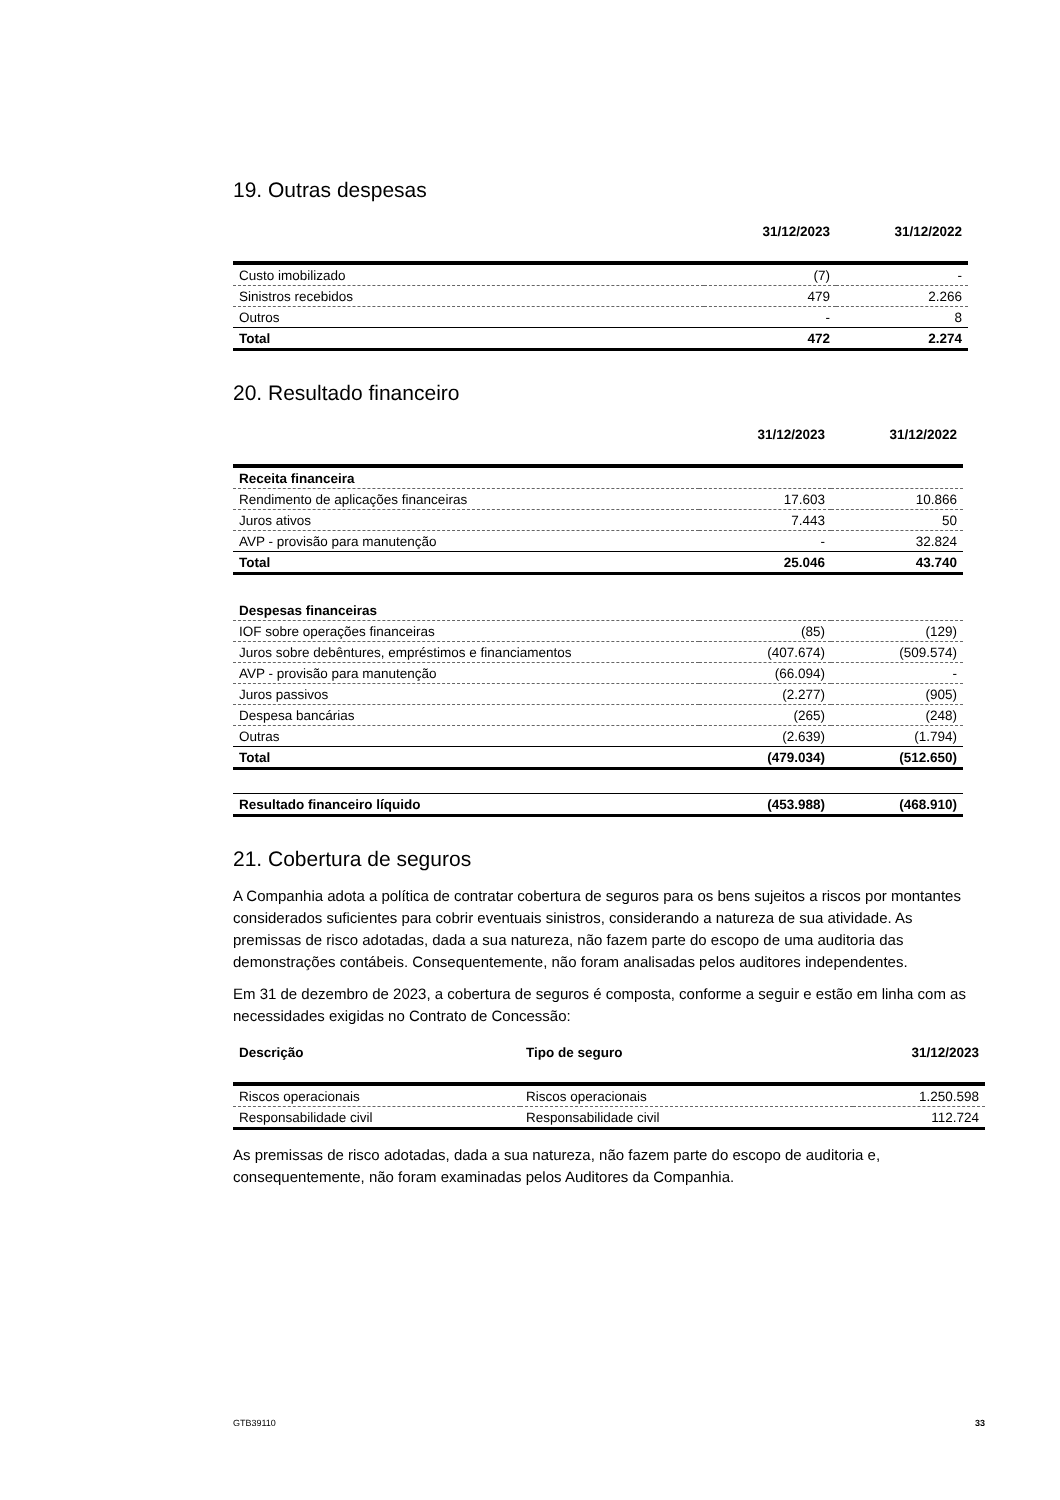19. Outras despesas
| | 31/12/2023 | 31/12/2022 |
| --- | --- | --- |
| Custo imobilizado | (7) | - |
| Sinistros recebidos | 479 | 2.266 |
| Outros | - | 8 |
| Total | 472 | 2.274 |
20. Resultado financeiro
| | 31/12/2023 | 31/12/2022 |
| --- | --- | --- |
| Receita financeira | | |
| Rendimento de aplicações financeiras | 17.603 | 10.866 |
| Juros ativos | 7.443 | 50 |
| AVP - provisão para manutenção | - | 32.824 |
| Total | 25.046 | 43.740 |
| Despesas financeiras | | |
| IOF sobre operações financeiras | (85) | (129) |
| Juros sobre debêntures, empréstimos e financiamentos | (407.674) | (509.574) |
| AVP - provisão para manutenção | (66.094) | - |
| Juros passivos | (2.277) | (905) |
| Despesa bancárias | (265) | (248) |
| Outras | (2.639) | (1.794) |
| Total | (479.034) | (512.650) |
| Resultado financeiro líquido | (453.988) | (468.910) |
21. Cobertura de seguros
A Companhia adota a política de contratar cobertura de seguros para os bens sujeitos a riscos por montantes considerados suficientes para cobrir eventuais sinistros, considerando a natureza de sua atividade. As premissas de risco adotadas, dada a sua natureza, não fazem parte do escopo de uma auditoria das demonstrações contábeis. Consequentemente, não foram analisadas pelos auditores independentes.
Em 31 de dezembro de 2023, a cobertura de seguros é composta, conforme a seguir e estão em linha com as necessidades exigidas no Contrato de Concessão:
| Descrição | Tipo de seguro | 31/12/2023 |
| --- | --- | --- |
| Riscos operacionais | Riscos operacionais | 1.250.598 |
| Responsabilidade civil | Responsabilidade civil | 112.724 |
As premissas de risco adotadas, dada a sua natureza, não fazem parte do escopo de auditoria e, consequentemente, não foram examinadas pelos Auditores da Companhia.
GTB39110 33